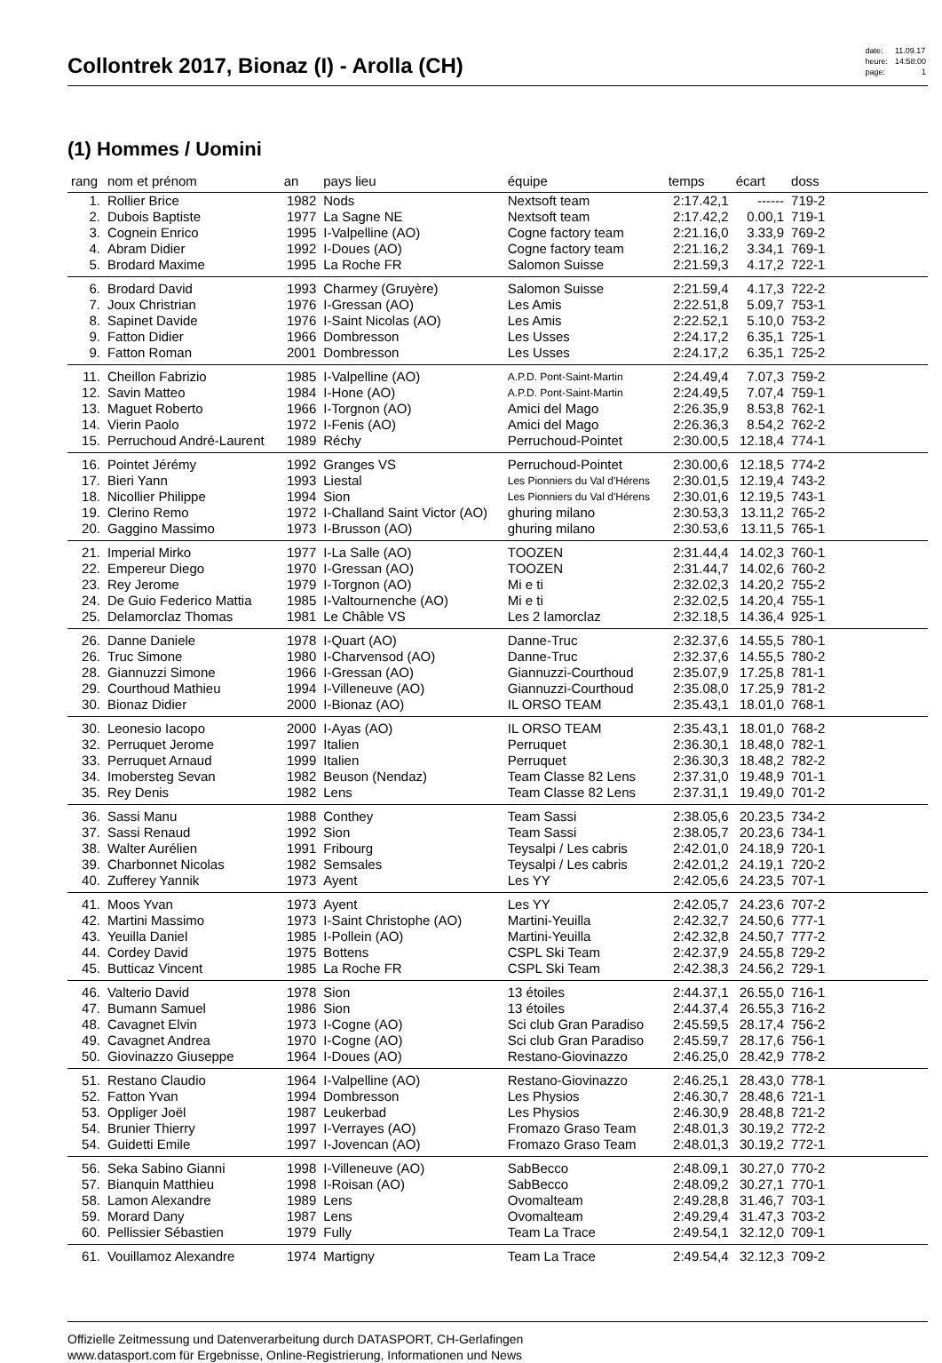Collontrek 2017, Bionaz (I) - Arolla (CH)
| date: | 11.09.17 |
| heure: | 14:58:00 |
| page: | 1 |
(1) Hommes / Uomini
| rang | nom et prénom | an | pays lieu | équipe | temps | écart | doss | |
| --- | --- | --- | --- | --- | --- | --- | --- | --- |
| 1. | Rollier Brice | 1982 | Nods | Nextsoft team | 2:17.42,1 | ------ | 719-2 | |
| 2. | Dubois Baptiste | 1977 | La Sagne NE | Nextsoft team | 2:17.42,2 | 0.00,1 | 719-1 | |
| 3. | Cognein Enrico | 1995 | I-Valpelline (AO) | Cogne factory team | 2:21.16,0 | 3.33,9 | 769-2 | |
| 4. | Abram Didier | 1992 | I-Doues (AO) | Cogne factory team | 2:21.16,2 | 3.34,1 | 769-1 | |
| 5. | Brodard Maxime | 1995 | La Roche FR | Salomon Suisse | 2:21.59,3 | 4.17,2 | 722-1 | |
| 6. | Brodard David | 1993 | Charmey (Gruyère) | Salomon Suisse | 2:21.59,4 | 4.17,3 | 722-2 | |
| 7. | Joux Christrian | 1976 | I-Gressan (AO) | Les Amis | 2:22.51,8 | 5.09,7 | 753-1 | |
| 8. | Sapinet Davide | 1976 | I-Saint Nicolas (AO) | Les Amis | 2:22.52,1 | 5.10,0 | 753-2 | |
| 9. | Fatton Didier | 1966 | Dombresson | Les Usses | 2:24.17,2 | 6.35,1 | 725-1 | |
| 9. | Fatton Roman | 2001 | Dombresson | Les Usses | 2:24.17,2 | 6.35,1 | 725-2 | |
| 11. | Cheillon Fabrizio | 1985 | I-Valpelline (AO) | A.P.D. Pont-Saint-Martin | 2:24.49,4 | 7.07,3 | 759-2 | |
| 12. | Savin Matteo | 1984 | I-Hone (AO) | A.P.D. Pont-Saint-Martin | 2:24.49,5 | 7.07,4 | 759-1 | |
| 13. | Maguet Roberto | 1966 | I-Torgnon (AO) | Amici del Mago | 2:26.35,9 | 8.53,8 | 762-1 | |
| 14. | Vierin Paolo | 1972 | I-Fenis (AO) | Amici del Mago | 2:26.36,3 | 8.54,2 | 762-2 | |
| 15. | Perruchoud André-Laurent | 1989 | Réchy | Perruchoud-Pointet | 2:30.00,5 | 12.18,4 | 774-1 | |
| 16. | Pointet Jérémy | 1992 | Granges VS | Perruchoud-Pointet | 2:30.00,6 | 12.18,5 | 774-2 | |
| 17. | Bieri Yann | 1993 | Liestal | Les Pionniers du Val d'Hérens | 2:30.01,5 | 12.19,4 | 743-2 | |
| 18. | Nicollier Philippe | 1994 | Sion | Les Pionniers du Val d'Hérens | 2:30.01,6 | 12.19,5 | 743-1 | |
| 19. | Clerino Remo | 1972 | I-Challand Saint Victor (AO) | ghuring milano | 2:30.53,3 | 13.11,2 | 765-2 | |
| 20. | Gaggino Massimo | 1973 | I-Brusson (AO) | ghuring milano | 2:30.53,6 | 13.11,5 | 765-1 | |
| 21. | Imperial Mirko | 1977 | I-La Salle (AO) | TOOZEN | 2:31.44,4 | 14.02,3 | 760-1 | |
| 22. | Empereur Diego | 1970 | I-Gressan (AO) | TOOZEN | 2:31.44,7 | 14.02,6 | 760-2 | |
| 23. | Rey Jerome | 1979 | I-Torgnon (AO) | Mi e ti | 2:32.02,3 | 14.20,2 | 755-2 | |
| 24. | De Guio Federico Mattia | 1985 | I-Valtournenche (AO) | Mi e ti | 2:32.02,5 | 14.20,4 | 755-1 | |
| 25. | Delamorclaz Thomas | 1981 | Le Châble VS | Les 2 lamorclaz | 2:32.18,5 | 14.36,4 | 925-1 | |
| 26. | Danne Daniele | 1978 | I-Quart (AO) | Danne-Truc | 2:32.37,6 | 14.55,5 | 780-1 | |
| 26. | Truc Simone | 1980 | I-Charvensod (AO) | Danne-Truc | 2:32.37,6 | 14.55,5 | 780-2 | |
| 28. | Giannuzzi Simone | 1966 | I-Gressan (AO) | Giannuzzi-Courthoud | 2:35.07,9 | 17.25,8 | 781-1 | |
| 29. | Courthoud Mathieu | 1994 | I-Villeneuve (AO) | Giannuzzi-Courthoud | 2:35.08,0 | 17.25,9 | 781-2 | |
| 30. | Bionaz Didier | 2000 | I-Bionaz (AO) | IL ORSO TEAM | 2:35.43,1 | 18.01,0 | 768-1 | |
| 30. | Leonesio Iacopo | 2000 | I-Ayas (AO) | IL ORSO TEAM | 2:35.43,1 | 18.01,0 | 768-2 | |
| 32. | Perruquet Jerome | 1997 | Italien | Perruquet | 2:36.30,1 | 18.48,0 | 782-1 | |
| 33. | Perruquet Arnaud | 1999 | Italien | Perruquet | 2:36.30,3 | 18.48,2 | 782-2 | |
| 34. | Imobersteg Sevan | 1982 | Beuson (Nendaz) | Team Classe 82 Lens | 2:37.31,0 | 19.48,9 | 701-1 | |
| 35. | Rey Denis | 1982 | Lens | Team Classe 82 Lens | 2:37.31,1 | 19.49,0 | 701-2 | |
| 36. | Sassi Manu | 1988 | Conthey | Team Sassi | 2:38.05,6 | 20.23,5 | 734-2 | |
| 37. | Sassi Renaud | 1992 | Sion | Team Sassi | 2:38.05,7 | 20.23,6 | 734-1 | |
| 38. | Walter Aurélien | 1991 | Fribourg | Teysalpi / Les cabris | 2:42.01,0 | 24.18,9 | 720-1 | |
| 39. | Charbonnet Nicolas | 1982 | Semsales | Teysalpi / Les cabris | 2:42.01,2 | 24.19,1 | 720-2 | |
| 40. | Zufferey Yannik | 1973 | Ayent | Les YY | 2:42.05,6 | 24.23,5 | 707-1 | |
| 41. | Moos Yvan | 1973 | Ayent | Les YY | 2:42.05,7 | 24.23,6 | 707-2 | |
| 42. | Martini Massimo | 1973 | I-Saint Christophe (AO) | Martini-Yeuilla | 2:42.32,7 | 24.50,6 | 777-1 | |
| 43. | Yeuilla Daniel | 1985 | I-Pollein (AO) | Martini-Yeuilla | 2:42.32,8 | 24.50,7 | 777-2 | |
| 44. | Cordey David | 1975 | Bottens | CSPL Ski Team | 2:42.37,9 | 24.55,8 | 729-2 | |
| 45. | Butticaz Vincent | 1985 | La Roche FR | CSPL Ski Team | 2:42.38,3 | 24.56,2 | 729-1 | |
| 46. | Valterio David | 1978 | Sion | 13 étoiles | 2:44.37,1 | 26.55,0 | 716-1 | |
| 47. | Bumann Samuel | 1986 | Sion | 13 étoiles | 2:44.37,4 | 26.55,3 | 716-2 | |
| 48. | Cavagnet Elvin | 1973 | I-Cogne (AO) | Sci club Gran Paradiso | 2:45.59,5 | 28.17,4 | 756-2 | |
| 49. | Cavagnet Andrea | 1970 | I-Cogne (AO) | Sci club Gran Paradiso | 2:45.59,7 | 28.17,6 | 756-1 | |
| 50. | Giovinazzo Giuseppe | 1964 | I-Doues (AO) | Restano-Giovinazzo | 2:46.25,0 | 28.42,9 | 778-2 | |
| 51. | Restano Claudio | 1964 | I-Valpelline (AO) | Restano-Giovinazzo | 2:46.25,1 | 28.43,0 | 778-1 | |
| 52. | Fatton Yvan | 1994 | Dombresson | Les Physios | 2:46.30,7 | 28.48,6 | 721-1 | |
| 53. | Oppliger Joël | 1987 | Leukerbad | Les Physios | 2:46.30,9 | 28.48,8 | 721-2 | |
| 54. | Brunier Thierry | 1997 | I-Verrayes (AO) | Fromazo Graso Team | 2:48.01,3 | 30.19,2 | 772-2 | |
| 54. | Guidetti Emile | 1997 | I-Jovencan (AO) | Fromazo Graso Team | 2:48.01,3 | 30.19,2 | 772-1 | |
| 56. | Seka Sabino Gianni | 1998 | I-Villeneuve (AO) | SabBecco | 2:48.09,1 | 30.27,0 | 770-2 | |
| 57. | Bianquin Matthieu | 1998 | I-Roisan (AO) | SabBecco | 2:48.09,2 | 30.27,1 | 770-1 | |
| 58. | Lamon Alexandre | 1989 | Lens | Ovomalteam | 2:49.28,8 | 31.46,7 | 703-1 | |
| 59. | Morard Dany | 1987 | Lens | Ovomalteam | 2:49.29,4 | 31.47,3 | 703-2 | |
| 60. | Pellissier Sébastien | 1979 | Fully | Team La Trace | 2:49.54,1 | 32.12,0 | 709-1 | |
| 61. | Vouillamoz Alexandre | 1974 | Martigny | Team La Trace | 2:49.54,4 | 32.12,3 | 709-2 | |
Offizielle Zeitmessung und Datenverarbeitung durch DATASPORT, CH-Gerlafingen
www.datasport.com für Ergebnisse, Online-Registrierung, Informationen und News